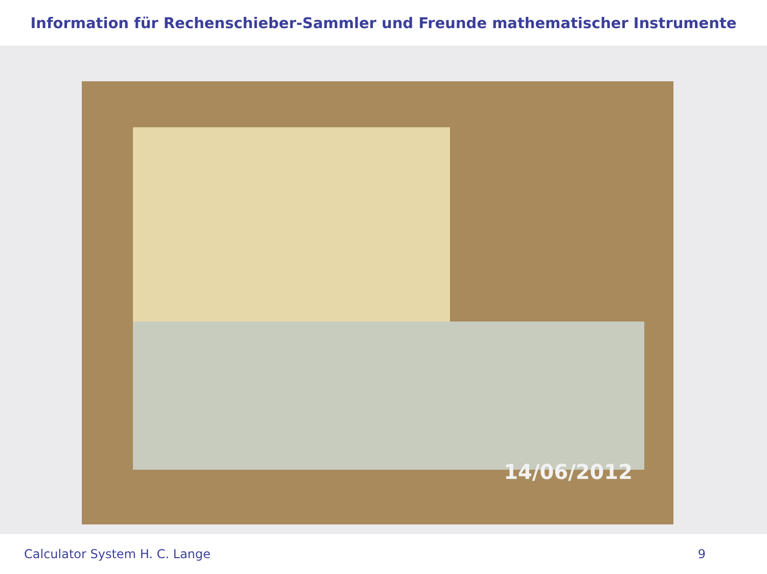Information für Rechenschieber-Sammler und Freunde mathematischer Instrumente
14/06/2012
Calculator System H. C. Lange 9